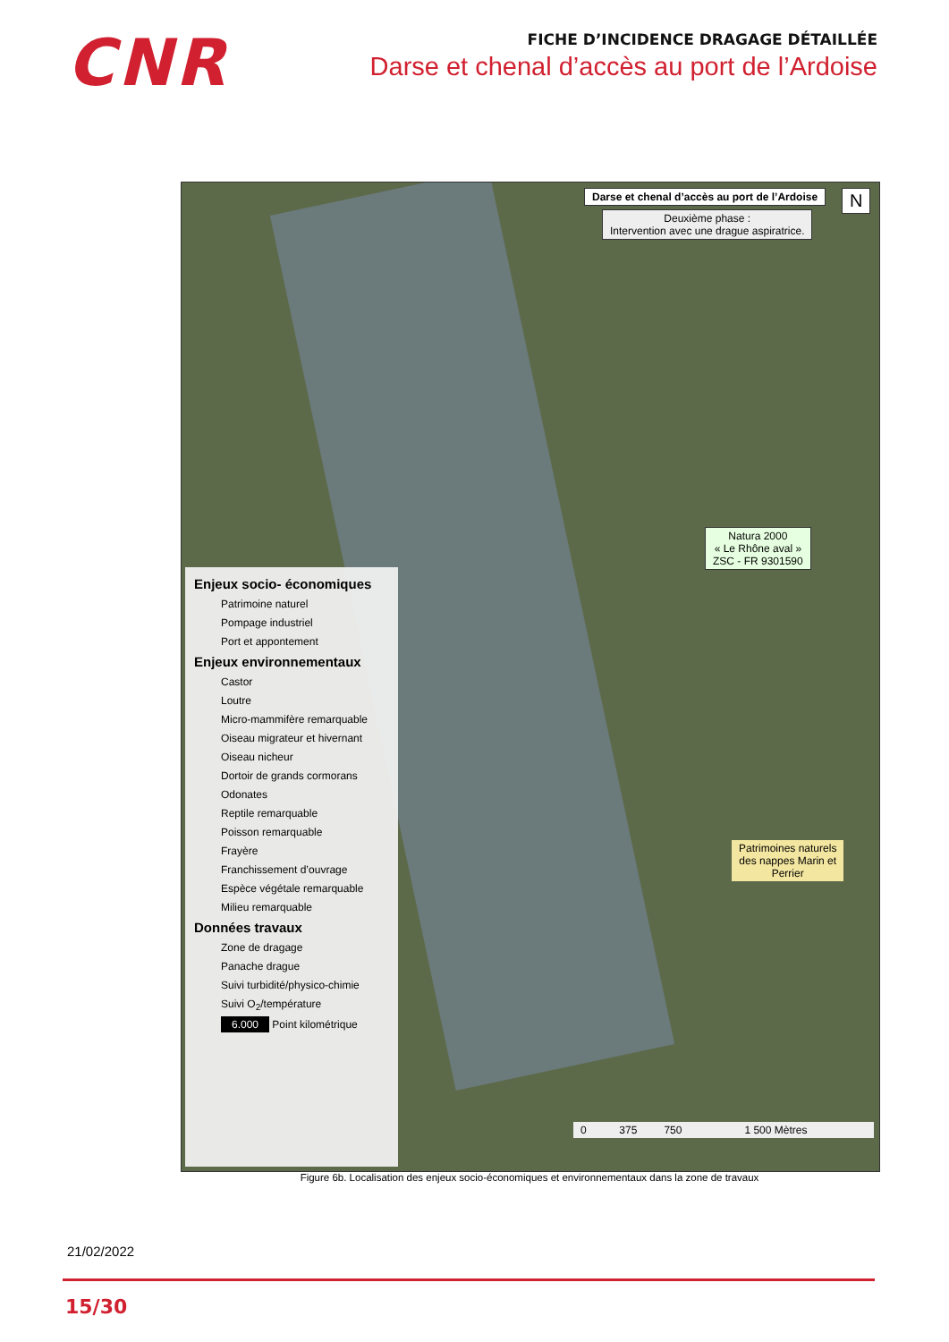CNR
FICHE D’INCIDENCE DRAGAGE DÉTAILLÉE
Darse et chenal d’accès au port de l’Ardoise
Darse et chenal d’accès au port de l’Ardoise
Deuxième phase :
Intervention avec une drague aspiratrice.
N
Natura 2000
« Le Rhône aval »
ZSC - FR 9301590
Patrimoines naturels
des nappes Marin et
Perrier
0 375 750 1 500 Mètres
Enjeux socio- économiques
Patrimoine naturel
Pompage industriel
Port et appontement
Enjeux environnementaux
Castor
Loutre
Micro-mammifère remarquable
Oiseau migrateur et hivernant
Oiseau nicheur
Dortoir de grands cormorans
Odonates
Reptile remarquable
Poisson remarquable
Frayère
Franchissement d’ouvrage
Espèce végétale remarquable
Milieu remarquable
Données travaux
Zone de dragage
Panache drague
Suivi turbidité/physico-chimie
Suivi O<sub>2</sub>/température
6.000 Point kilométrique
Figure 6b. Localisation des enjeux socio-économiques et environnementaux dans la zone de travaux
21/02/2022
15/30